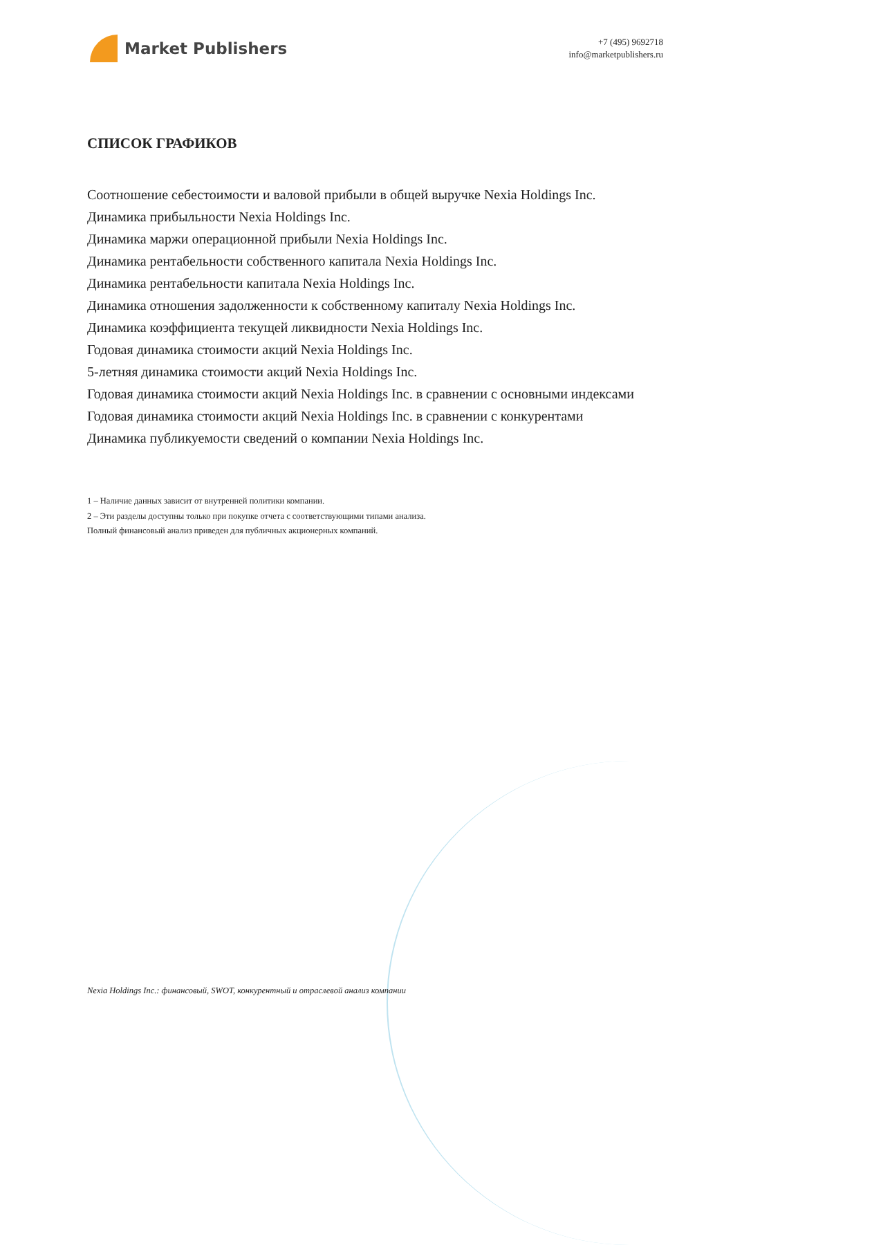Market Publishers
+7 (495) 9692718
info@marketpublishers.ru
СПИСОК ГРАФИКОВ
Соотношение себестоимости и валовой прибыли в общей выручке Nexia Holdings Inc.
Динамика прибыльности Nexia Holdings Inc.
Динамика маржи операционной прибыли Nexia Holdings Inc.
Динамика рентабельности собственного капитала Nexia Holdings Inc.
Динамика рентабельности капитала Nexia Holdings Inc.
Динамика отношения задолженности к собственному капиталу Nexia Holdings Inc.
Динамика коэффициента текущей ликвидности Nexia Holdings Inc.
Годовая динамика стоимости акций Nexia Holdings Inc.
5-летняя динамика стоимости акций Nexia Holdings Inc.
Годовая динамика стоимости акций Nexia Holdings Inc. в сравнении с основными индексами
Годовая динамика стоимости акций Nexia Holdings Inc. в сравнении с конкурентами
Динамика публикуемости сведений о компании Nexia Holdings Inc.
1 – Наличие данных зависит от внутренней политики компании.
2 – Эти разделы доступны только при покупке отчета с соответствующими типами анализа.
Полный финансовый анализ приведен для публичных акционерных компаний.
Nexia Holdings Inc.: финансовый, SWOT, конкурентный и отраслевой анализ компании